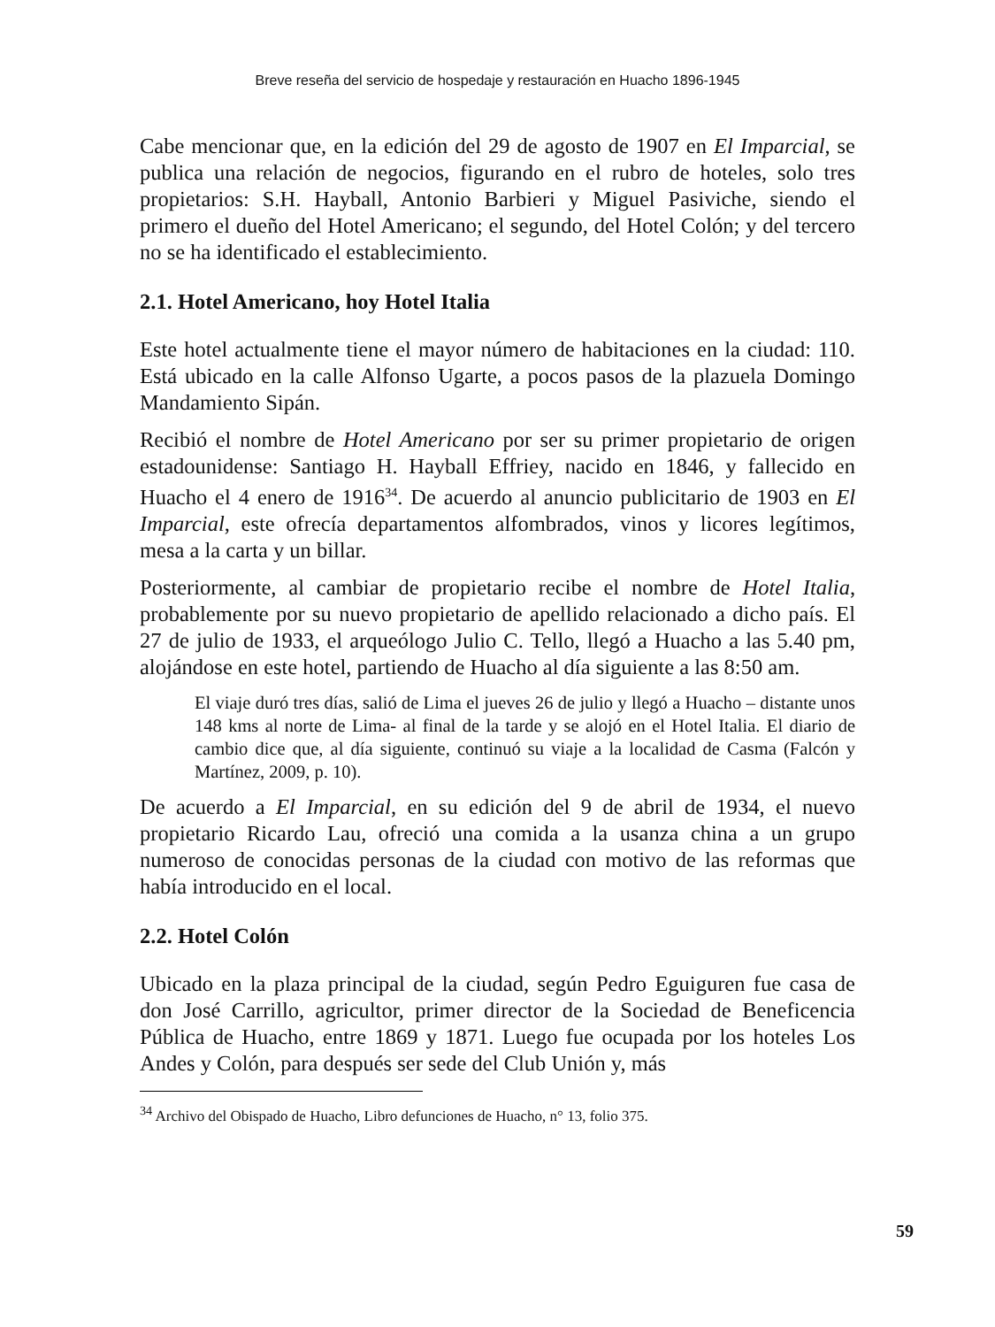Breve reseña del servicio de hospedaje y restauración en Huacho 1896-1945
Cabe mencionar que, en la edición del 29 de agosto de 1907 en El Imparcial, se publica una relación de negocios, figurando en el rubro de hoteles, solo tres propietarios: S.H. Hayball, Antonio Barbieri y Miguel Pasiviche, siendo el primero el dueño del Hotel Americano; el segundo, del Hotel Colón; y del tercero no se ha identificado el establecimiento.
2.1. Hotel Americano, hoy Hotel Italia
Este hotel actualmente tiene el mayor número de habitaciones en la ciudad: 110. Está ubicado en la calle Alfonso Ugarte, a pocos pasos de la plazuela Domingo Mandamiento Sipán.
Recibió el nombre de Hotel Americano por ser su primer propietario de origen estadounidense: Santiago H. Hayball Effriey, nacido en 1846, y fallecido en Huacho el 4 enero de 1916<sup>34</sup>. De acuerdo al anuncio publicitario de 1903 en El Imparcial, este ofrecía departamentos alfombrados, vinos y licores legítimos, mesa a la carta y un billar.
Posteriormente, al cambiar de propietario recibe el nombre de Hotel Italia, probablemente por su nuevo propietario de apellido relacionado a dicho país. El 27 de julio de 1933, el arqueólogo Julio C. Tello, llegó a Huacho a las 5.40 pm, alojándose en este hotel, partiendo de Huacho al día siguiente a las 8:50 am.
El viaje duró tres días, salió de Lima el jueves 26 de julio y llegó a Huacho – distante unos 148 kms al norte de Lima- al final de la tarde y se alojó en el Hotel Italia. El diario de cambio dice que, al día siguiente, continuó su viaje a la localidad de Casma (Falcón y Martínez, 2009, p. 10).
De acuerdo a El Imparcial, en su edición del 9 de abril de 1934, el nuevo propietario Ricardo Lau, ofreció una comida a la usanza china a un grupo numeroso de conocidas personas de la ciudad con motivo de las reformas que había introducido en el local.
2.2. Hotel Colón
Ubicado en la plaza principal de la ciudad, según Pedro Eguiguren fue casa de don José Carrillo, agricultor, primer director de la Sociedad de Beneficencia Pública de Huacho, entre 1869 y 1871. Luego fue ocupada por los hoteles Los Andes y Colón, para después ser sede del Club Unión y, más
<sup>34</sup> Archivo del Obispado de Huacho, Libro defunciones de Huacho, n° 13, folio 375.
59